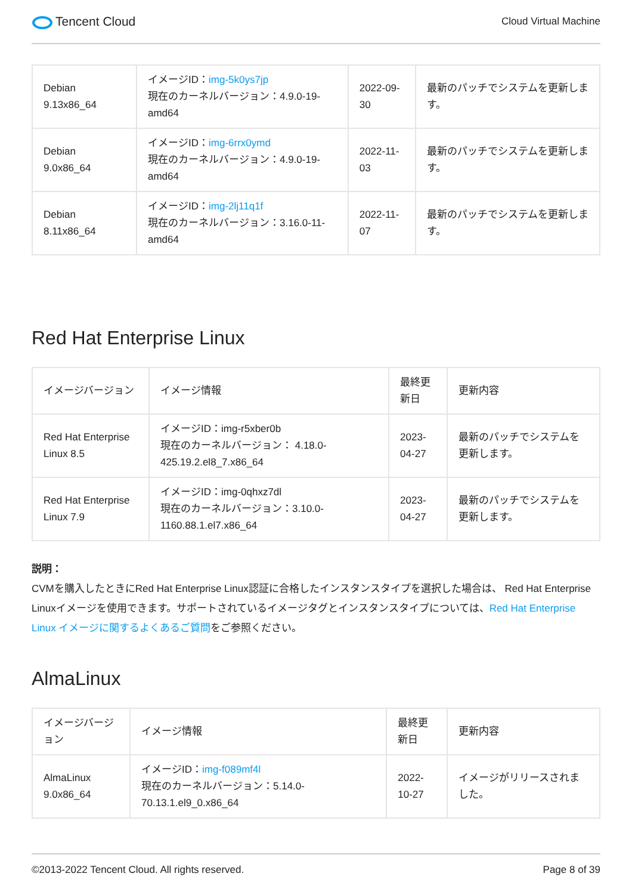Tencent Cloud
Cloud Virtual Machine
| Debian 9.13x86_64 | イメージID： img-5k0ys7jp 現在のカーネルバージョン：4.9.0-19-amd64 | 2022-09-30 | 最新のパッチでシステムを更新します。 |
| Debian 9.0x86_64 | イメージID： img-6rrx0ymd 現在のカーネルバージョン：4.9.0-19-amd64 | 2022-11-03 | 最新のパッチでシステムを更新します。 |
| Debian 8.11x86_64 | イメージID： img-2lj11q1f 現在のカーネルバージョン：3.16.0-11-amd64 | 2022-11-07 | 最新のパッチでシステムを更新します。 |
Red Hat Enterprise Linux
| イメージバージョン | イメージ情報 | 最終更新日 | 更新内容 |
| --- | --- | --- | --- |
| Red Hat Enterprise Linux 8.5 | イメージID：img-r5xber0b 現在のカーネルバージョン： 4.18.0-425.19.2.el8_7.x86_64 | 2023-04-27 | 最新のパッチでシステムを更新します。 |
| Red Hat Enterprise Linux 7.9 | イメージID：img-0qhxz7dl 現在のカーネルバージョン：3.10.0-1160.88.1.el7.x86_64 | 2023-04-27 | 最新のパッチでシステムを更新します。 |
説明：
CVMを購入したときにRed Hat Enterprise Linux認証に合格したインスタンスタイプを選択した場合は、 Red Hat Enterprise Linuxイメージを使用できます。サポートされているイメージタグとインスタンスタイプについては、Red Hat Enterprise Linux イメージに関するよくあるご質問をご参照ください。
AlmaLinux
| イメージバージョン | イメージ情報 | 最終更新日 | 更新内容 |
| --- | --- | --- | --- |
| AlmaLinux 9.0x86_64 | イメージID： img-f089mf4l 現在のカーネルバージョン：5.14.0-70.13.1.el9_0.x86_64 | 2022-10-27 | イメージがリリースされました。 |
©2013-2022 Tencent Cloud. All rights reserved. Page 8 of 39